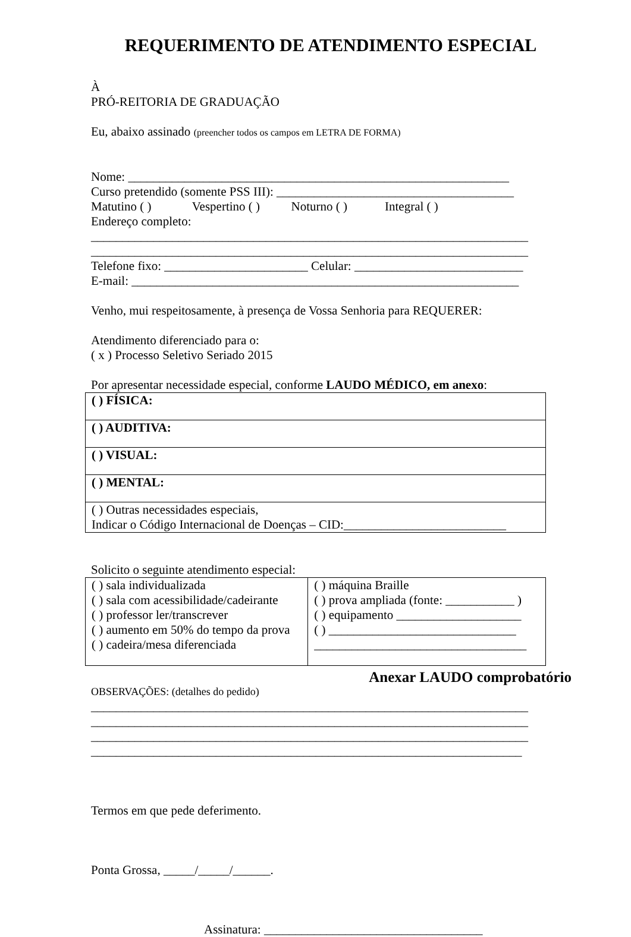REQUERIMENTO DE ATENDIMENTO ESPECIAL
À
PRÓ-REITORIA DE GRADUAÇÃO
Eu, abaixo assinado (preencher todos os campos em LETRA DE FORMA)
Nome: _____________________________________________________________
Curso pretendido (somente PSS III): ______________________________________
Matutino ( ) Vespertino ( ) Noturno ( ) Integral ( )
Endereço completo:
______________________________________________________________________
______________________________________________________________________
Telefone fixo: _______________________ Celular: ___________________________
E-mail: ______________________________________________________________
Venho, mui respeitosamente, à presença de Vossa Senhoria para REQUERER:
Atendimento diferenciado para o:
( x ) Processo Seletivo Seriado 2015
Por apresentar necessidade especial, conforme LAUDO MÉDICO, em anexo:
| ( ) FÍSICA: |
| ( ) AUDITIVA: |
| ( ) VISUAL: |
| ( ) MENTAL: |
| ( ) Outras necessidades especiais, Indicar o Código Internacional de Doenças – CID:__________________________ |
Solicito o seguinte atendimento especial:
| ( ) sala individualizada ( ) sala com acessibilidade/cadeirante ( ) professor ler/transcrever ( ) aumento em 50% do tempo da prova ( ) cadeira/mesa diferenciada | ( ) máquina Braille ( ) prova ampliada (fonte: ___________ ) ( ) equipamento ____________________ ( ) ______________________________ __________________________________ |
Anexar LAUDO comprobatório
OBSERVAÇÕES: (detalhes do pedido)
______________________________________________________________________
______________________________________________________________________
______________________________________________________________________
_____________________________________________________________________
Termos em que pede deferimento.
Ponta Grossa, _____/_____/______.
Assinatura: ___________________________________